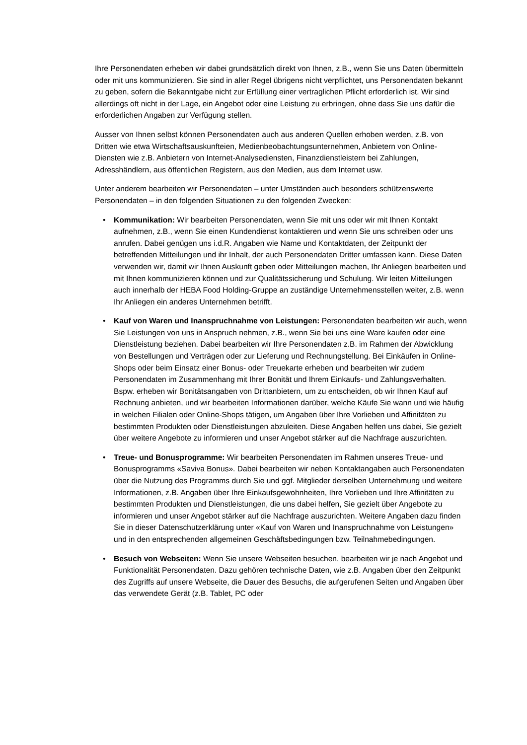Ihre Personendaten erheben wir dabei grundsätzlich direkt von Ihnen, z.B., wenn Sie uns Daten übermitteln oder mit uns kommunizieren. Sie sind in aller Regel übrigens nicht verpflichtet, uns Personendaten bekannt zu geben, sofern die Bekanntgabe nicht zur Erfüllung einer vertraglichen Pflicht erforderlich ist. Wir sind allerdings oft nicht in der Lage, ein Angebot oder eine Leistung zu erbringen, ohne dass Sie uns dafür die erforderlichen Angaben zur Verfügung stellen.
Ausser von Ihnen selbst können Personendaten auch aus anderen Quellen erhoben werden, z.B. von Dritten wie etwa Wirtschaftsauskunfteien, Medienbeobachtungsunternehmen, Anbietern von Online-Diensten wie z.B. Anbietern von Internet-Analysediensten, Finanzdienstleistern bei Zahlungen, Adresshändlern, aus öffentlichen Registern, aus den Medien, aus dem Internet usw.
Unter anderem bearbeiten wir Personendaten – unter Umständen auch besonders schützenswerte Personendaten – in den folgenden Situationen zu den folgenden Zwecken:
• Kommunikation: Wir bearbeiten Personendaten, wenn Sie mit uns oder wir mit Ihnen Kontakt aufnehmen, z.B., wenn Sie einen Kundendienst kontaktieren und wenn Sie uns schreiben oder uns anrufen. Dabei genügen uns i.d.R. Angaben wie Name und Kontaktdaten, der Zeitpunkt der betreffenden Mitteilungen und ihr Inhalt, der auch Personendaten Dritter umfassen kann. Diese Daten verwenden wir, damit wir Ihnen Auskunft geben oder Mitteilungen machen, Ihr Anliegen bearbeiten und mit Ihnen kommunizieren können und zur Qualitätssicherung und Schulung. Wir leiten Mitteilungen auch innerhalb der HEBA Food Holding-Gruppe an zuständige Unternehmensstellen weiter, z.B. wenn Ihr Anliegen ein anderes Unternehmen betrifft.
• Kauf von Waren und Inanspruchnahme von Leistungen: Personendaten bearbeiten wir auch, wenn Sie Leistungen von uns in Anspruch nehmen, z.B., wenn Sie bei uns eine Ware kaufen oder eine Dienstleistung beziehen. Dabei bearbeiten wir Ihre Personendaten z.B. im Rahmen der Abwicklung von Bestellungen und Verträgen oder zur Lieferung und Rechnungstellung. Bei Einkäufen in Online-Shops oder beim Einsatz einer Bonus- oder Treuekarte erheben und bearbeiten wir zudem Personendaten im Zusammenhang mit Ihrer Bonität und Ihrem Einkaufs- und Zahlungsverhalten. Bspw. erheben wir Bonitätsangaben von Drittanbietern, um zu entscheiden, ob wir Ihnen Kauf auf Rechnung anbieten, und wir bearbeiten Informationen darüber, welche Käufe Sie wann und wie häufig in welchen Filialen oder Online-Shops tätigen, um Angaben über Ihre Vorlieben und Affinitäten zu bestimmten Produkten oder Dienstleistungen abzuleiten. Diese Angaben helfen uns dabei, Sie gezielt über weitere Angebote zu informieren und unser Angebot stärker auf die Nachfrage auszurichten.
• Treue- und Bonusprogramme: Wir bearbeiten Personendaten im Rahmen unseres Treue- und Bonusprogramms «Saviva Bonus». Dabei bearbeiten wir neben Kontaktangaben auch Personendaten über die Nutzung des Programms durch Sie und ggf. Mitglieder derselben Unternehmung und weitere Informationen, z.B. Angaben über Ihre Einkaufsgewohnheiten, Ihre Vorlieben und Ihre Affinitäten zu bestimmten Produkten und Dienstleistungen, die uns dabei helfen, Sie gezielt über Angebote zu informieren und unser Angebot stärker auf die Nachfrage auszurichten. Weitere Angaben dazu finden Sie in dieser Datenschutzerklärung unter «Kauf von Waren und Inanspruchnahme von Leistungen» und in den entsprechenden allgemeinen Geschäftsbedingungen bzw. Teilnahmebedingungen.
• Besuch von Webseiten: Wenn Sie unsere Webseiten besuchen, bearbeiten wir je nach Angebot und Funktionalität Personendaten. Dazu gehören technische Daten, wie z.B. Angaben über den Zeitpunkt des Zugriffs auf unsere Webseite, die Dauer des Besuchs, die aufgerufenen Seiten und Angaben über das verwendete Gerät (z.B. Tablet, PC oder